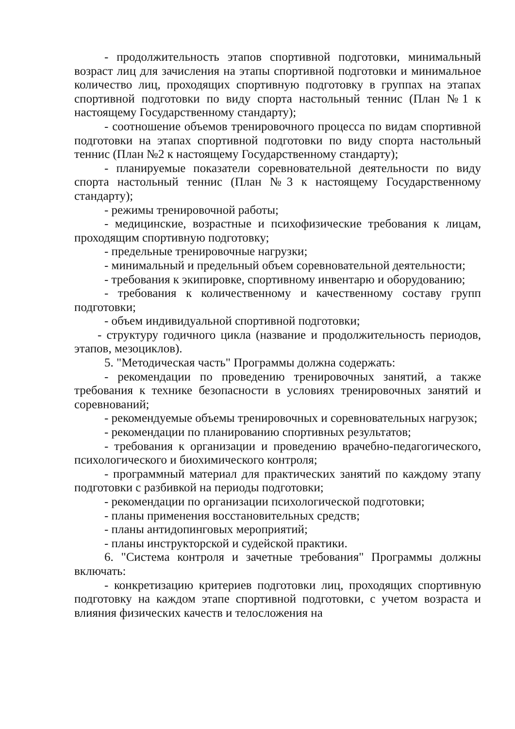- продолжительность этапов спортивной подготовки, минимальный возраст лиц для зачисления на этапы спортивной подготовки и минимальное количество лиц, проходящих спортивную подготовку в группах на этапах спортивной подготовки по виду спорта настольный теннис (План №1 к настоящему Государственному стандарту);
- соотношение объемов тренировочного процесса по видам спортивной подготовки на этапах спортивной подготовки по виду спорта настольный теннис (План №2 к настоящему Государственному стандарту);
- планируемые показатели соревновательной деятельности по виду спорта настольный теннис (План №3 к настоящему Государственному стандарту);
- режимы тренировочной работы;
- медицинские, возрастные и психофизические требования к лицам, проходящим спортивную подготовку;
- предельные тренировочные нагрузки;
- минимальный и предельный объем соревновательной деятельности;
- требования к экипировке, спортивному инвентарю и оборудованию;
- требования к количественному и качественному составу групп подготовки;
- объем индивидуальной спортивной подготовки;
- структуру годичного цикла (название и продолжительность периодов, этапов, мезоциклов).
5. "Методическая часть" Программы должна содержать:
- рекомендации по проведению тренировочных занятий, а также требования к технике безопасности в условиях тренировочных занятий и соревнований;
- рекомендуемые объемы тренировочных и соревновательных нагрузок;
- рекомендации по планированию спортивных результатов;
- требования к организации и проведению врачебно-педагогического, психологического и биохимического контроля;
- программный материал для практических занятий по каждому этапу подготовки с разбивкой на периоды подготовки;
- рекомендации по организации психологической подготовки;
- планы применения восстановительных средств;
- планы антидопинговых мероприятий;
- планы инструкторской и судейской практики.
6. "Система контроля и зачетные требования" Программы должны включать:
- конкретизацию критериев подготовки лиц, проходящих спортивную подготовку на каждом этапе спортивной подготовки, с учетом возраста и влияния физических качеств и телосложения на